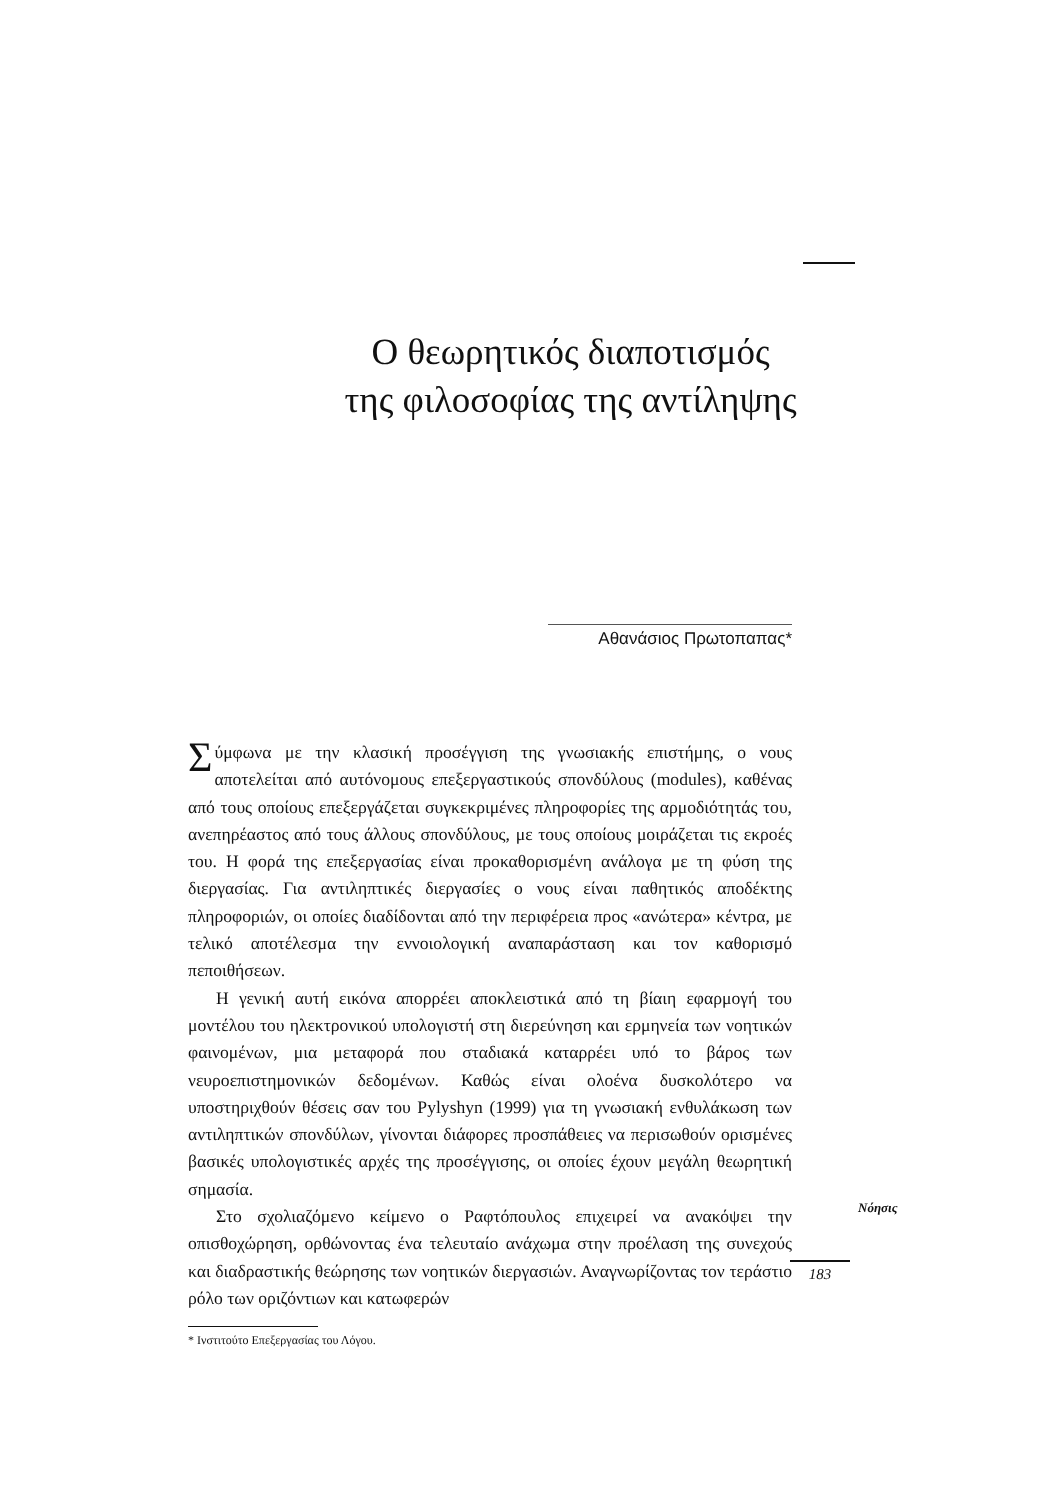Ο θεωρητικός διαποτισμός
της φιλοσοφίας της αντίληψης
Αθανάσιος Πρωτοπαπας*
Σύμφωνα με την κλασική προσέγγιση της γνωσιακής επιστήμης, ο νους αποτελείται από αυτόνομους επεξεργαστικούς σπονδύλους (modules), καθένας από τους οποίους επεξεργάζεται συγκεκριμένες πληροφορίες της αρμοδιότητάς του, ανεπηρέαστος από τους άλλους σπονδύλους, με τους οποίους μοιράζεται τις εκροές του. Η φορά της επεξεργασίας είναι προκαθορισμένη ανάλογα με τη φύση της διεργασίας. Για αντιληπτικές διεργασίες ο νους είναι παθητικός αποδέκτης πληροφοριών, οι οποίες διαδίδονται από την περιφέρεια προς «ανώτερα» κέντρα, με τελικό αποτέλεσμα την εννοιολογική αναπαράσταση και τον καθορισμό πεποιθήσεων.
Η γενική αυτή εικόνα απορρέει αποκλειστικά από τη βίαιη εφαρμογή του μοντέλου του ηλεκτρονικού υπολογιστή στη διερεύνηση και ερμηνεία των νοητικών φαινομένων, μια μεταφορά που σταδιακά καταρρέει υπό το βάρος των νευροεπιστημονικών δεδομένων. Καθώς είναι ολοένα δυσκολότερο να υποστηριχθούν θέσεις σαν του Pylyshyn (1999) για τη γνωσιακή ενθυλάκωση των αντιληπτικών σπονδύλων, γίνονται διάφορες προσπάθειες να περισωθούν ορισμένες βασικές υπολογιστικές αρχές της προσέγγισης, οι οποίες έχουν μεγάλη θεωρητική σημασία.
Στο σχολιαζόμενο κείμενο ο Ραφτόπουλος επιχειρεί να ανακόψει την οπισθοχώρηση, ορθώνοντας ένα τελευταίο ανάχωμα στην προέλαση της συνεχούς και διαδραστικής θεώρησης των νοητικών διεργασιών. Αναγνωρίζοντας τον τεράστιο ρόλο των οριζόντιων και κατωφερών
* Ινστιτούτο Επεξεργασίας του Λόγου.
183
Νόησις